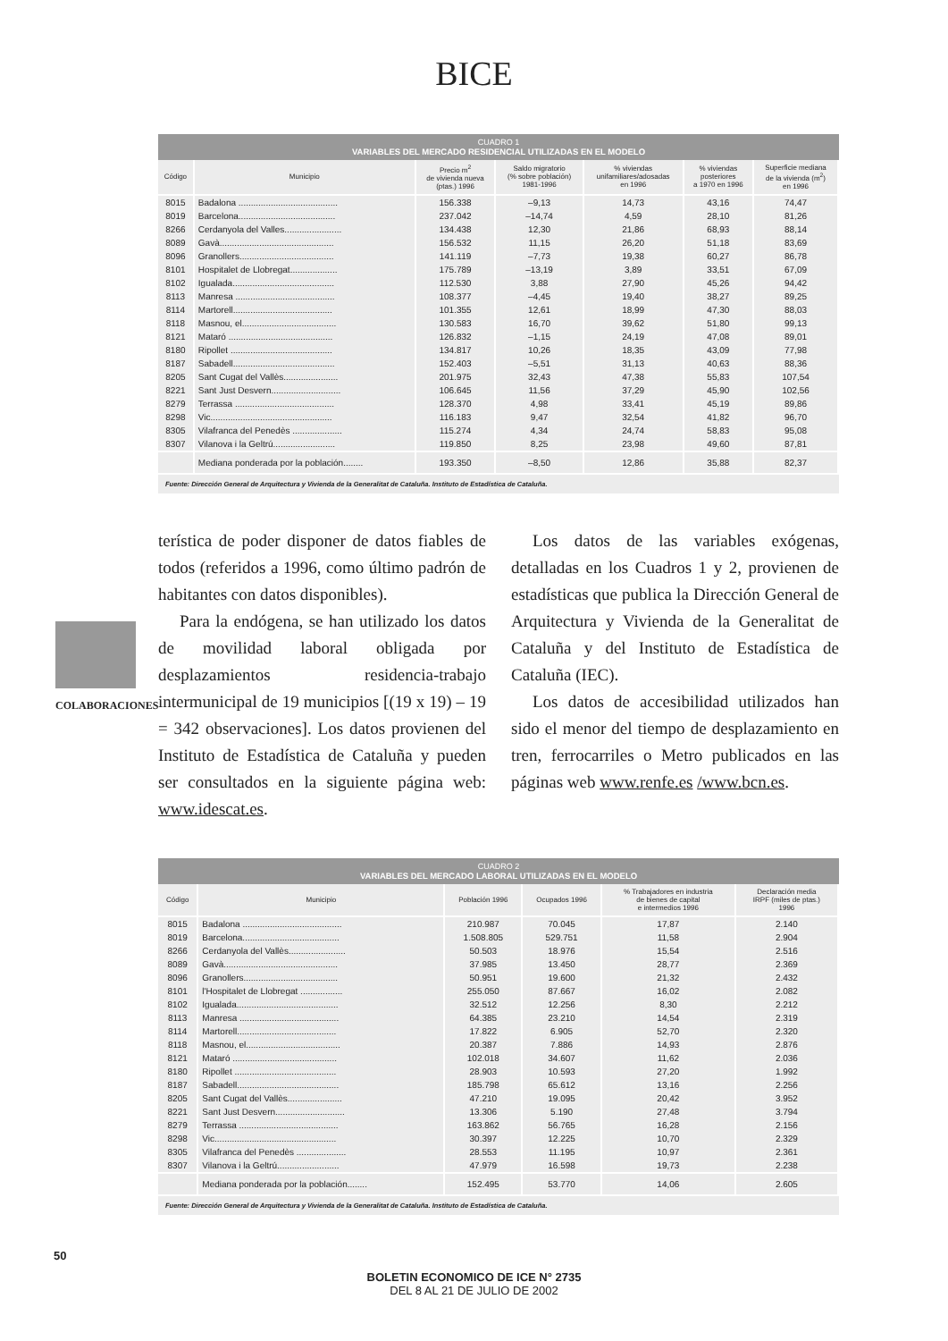BICE
COLABORACIONES
CUADRO 1
VARIABLES DEL MERCADO RESIDENCIAL UTILIZADAS EN EL MODELO
| Código | Municipio | Precio m<sup>2</sup> de vivienda nueva (ptas.) 1996 | Saldo migratorio (% sobre población) 1981-1996 | % viviendas unifamiliares/adosadas en 1996 | % viviendas posteriores a 1970 en 1996 | Superficie mediana de la vivienda (m<sup>2</sup>) en 1996 |
| --- | --- | --- | --- | --- | --- | --- |
| 8015 | Badalona ........................................ | 156.338 | –9,13 | 14,73 | 43,16 | 74,47 |
| 8019 | Barcelona....................................... | 237.042 | –14,74 | 4,59 | 28,10 | 81,26 |
| 8266 | Cerdanyola del Valles....................... | 134.438 | 12,30 | 21,86 | 68,93 | 88,14 |
| 8089 | Gavà.............................................. | 156.532 | 11,15 | 26,20 | 51,18 | 83,69 |
| 8096 | Granollers...................................... | 141.119 | –7,73 | 19,38 | 60,27 | 86,78 |
| 8101 | Hospitalet de Llobregat................... | 175.789 | –13,19 | 3,89 | 33,51 | 67,09 |
| 8102 | Igualada......................................... | 112.530 | 3,88 | 27,90 | 45,26 | 94,42 |
| 8113 | Manresa ........................................ | 108.377 | –4,45 | 19,40 | 38,27 | 89,25 |
| 8114 | Martorell........................................ | 101.355 | 12,61 | 18,99 | 47,30 | 88,03 |
| 8118 | Masnou, el...................................... | 130.583 | 16,70 | 39,62 | 51,80 | 99,13 |
| 8121 | Mataró .......................................... | 126.832 | –1,15 | 24,19 | 47,08 | 89,01 |
| 8180 | Ripollet ......................................... | 134.817 | 10,26 | 18,35 | 43,09 | 77,98 |
| 8187 | Sabadell......................................... | 152.403 | –5,51 | 31,13 | 40,63 | 88,36 |
| 8205 | Sant Cugat del Vallès...................... | 201.975 | 32,43 | 47,38 | 55,83 | 107,54 |
| 8221 | Sant Just Desvern............................ | 106.645 | 11,56 | 37,29 | 45,90 | 102,56 |
| 8279 | Terrassa ........................................ | 128.370 | 4,98 | 33,41 | 45,19 | 89,86 |
| 8298 | Vic................................................. | 116.183 | 9,47 | 32,54 | 41,82 | 96,70 |
| 8305 | Vilafranca del Penedès .................... | 115.274 | 4,34 | 24,74 | 58,83 | 95,08 |
| 8307 | Vilanova i la Geltrú......................... | 119.850 | 8,25 | 23,98 | 49,60 | 87,81 |
| | Mediana ponderada por la población........ | 193.350 | –8,50 | 12,86 | 35,88 | 82,37 |
Fuente: Dirección General de Arquitectura y Vivienda de la Generalitat de Cataluña. Instituto de Estadística de Cataluña.
terística de poder disponer de datos fiables de todos (referidos a 1996, como último padrón de habitantes con datos disponibles).
Para la endógena, se han utilizado los datos de movilidad laboral obligada por desplazamientos residencia-trabajo intermunicipal de 19 municipios [(19 x 19) – 19 = 342 observaciones]. Los datos provienen del Instituto de Estadística de Cataluña y pueden ser consultados en la siguiente página web: www.idescat.es.
Los datos de las variables exógenas, detalladas en los Cuadros 1 y 2, provienen de estadísticas que publica la Dirección General de Arquitectura y Vivienda de la Generalitat de Cataluña y del Instituto de Estadística de Cataluña (IEC).
Los datos de accesibilidad utilizados han sido el menor del tiempo de desplazamiento en tren, ferrocarriles o Metro publicados en las páginas web www.renfe.es /www.bcn.es.
CUADRO 2
VARIABLES DEL MERCADO LABORAL UTILIZADAS EN EL MODELO
| Código | Municipio | Población 1996 | Ocupados 1996 | % Trabajadores en industria de bienes de capital e intermedios 1996 | Declaración media IRPF (miles de ptas.) 1996 |
| --- | --- | --- | --- | --- | --- |
| 8015 | Badalona ........................................ | 210.987 | 70.045 | 17,87 | 2.140 |
| 8019 | Barcelona....................................... | 1.508.805 | 529.751 | 11,58 | 2.904 |
| 8266 | Cerdanyola del Vallès....................... | 50.503 | 18.976 | 15,54 | 2.516 |
| 8089 | Gavà.............................................. | 37.985 | 13.450 | 28,77 | 2.369 |
| 8096 | Granollers...................................... | 50.951 | 19.600 | 21,32 | 2.432 |
| 8101 | l'Hospitalet de Llobregat ................. | 255.050 | 87.667 | 16,02 | 2.082 |
| 8102 | Igualada......................................... | 32.512 | 12.256 | 8,30 | 2.212 |
| 8113 | Manresa ........................................ | 64.385 | 23.210 | 14,54 | 2.319 |
| 8114 | Martorell........................................ | 17.822 | 6.905 | 52,70 | 2.320 |
| 8118 | Masnou, el...................................... | 20.387 | 7.886 | 14,93 | 2.876 |
| 8121 | Mataró .......................................... | 102.018 | 34.607 | 11,62 | 2.036 |
| 8180 | Ripollet ......................................... | 28.903 | 10.593 | 27,20 | 1.992 |
| 8187 | Sabadell......................................... | 185.798 | 65.612 | 13,16 | 2.256 |
| 8205 | Sant Cugat del Vallès...................... | 47.210 | 19.095 | 20,42 | 3.952 |
| 8221 | Sant Just Desvern............................ | 13.306 | 5.190 | 27,48 | 3.794 |
| 8279 | Terrassa ........................................ | 163.862 | 56.765 | 16,28 | 2.156 |
| 8298 | Vic................................................. | 30.397 | 12.225 | 10,70 | 2.329 |
| 8305 | Vilafranca del Penedès .................... | 28.553 | 11.195 | 10,97 | 2.361 |
| 8307 | Vilanova i la Geltrú......................... | 47.979 | 16.598 | 19,73 | 2.238 |
| | Mediana ponderada por la población........ | 152.495 | 53.770 | 14,06 | 2.605 |
Fuente: Dirección General de Arquitectura y Vivienda de la Generalitat de Cataluña. Instituto de Estadística de Cataluña.
BOLETIN ECONOMICO DE ICE N° 2735
DEL 8 AL 21 DE JULIO DE 2002
50